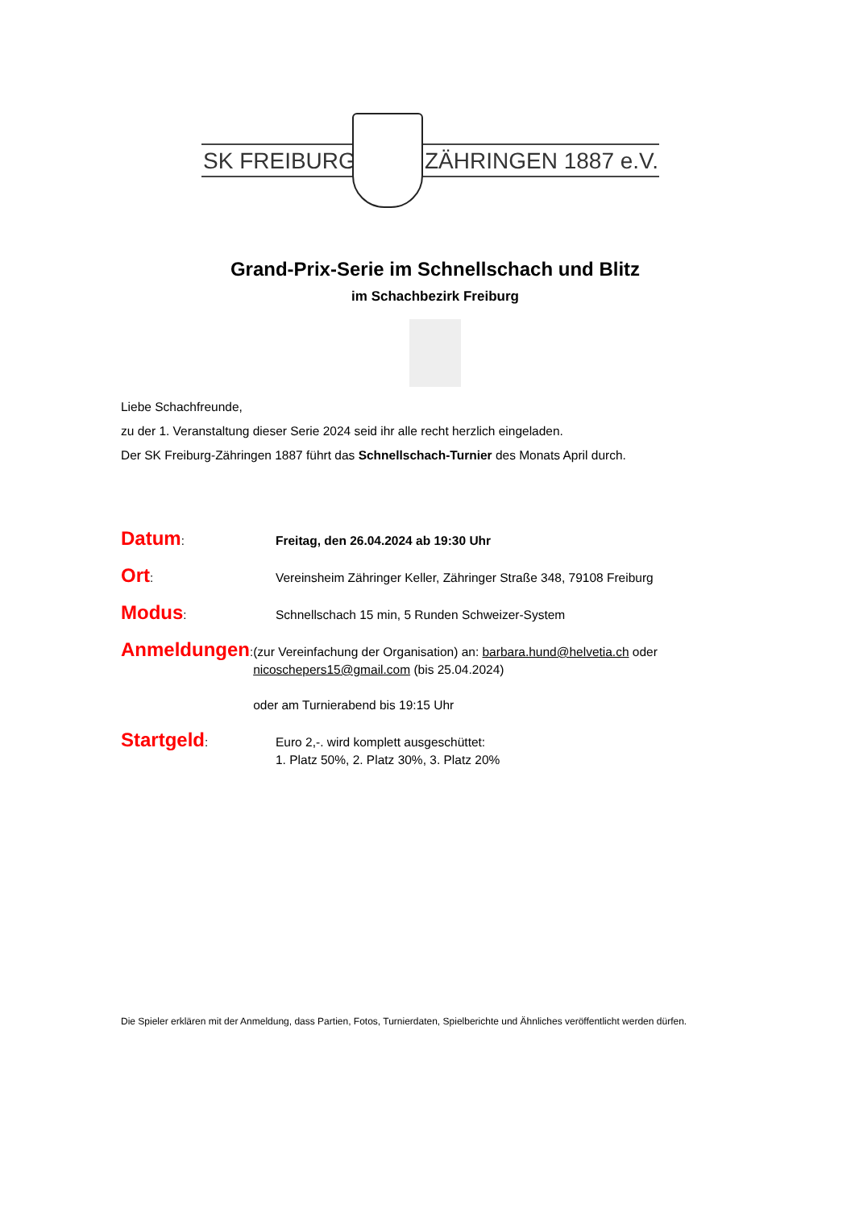SK FREIBURG ZÄHRINGEN 1887 e.V.
Grand-Prix-Serie im Schnellschach und Blitz
im Schachbezirk Freiburg
Liebe Schachfreunde,
zu der 1. Veranstaltung dieser Serie 2024 seid ihr alle recht herzlich eingeladen.
Der SK Freiburg-Zähringen 1887 führt das Schnellschach-Turnier des Monats April durch.
Datum:
Freitag, den 26.04.2024 ab 19:30 Uhr
Ort:
Vereinsheim Zähringer Keller, Zähringer Straße 348, 79108 Freiburg
Modus:
Schnellschach 15 min, 5 Runden Schweizer-System
Anmeldungen:
(zur Vereinfachung der Organisation) an: barbara.hund@helvetia.ch oder nicoschepers15@gmail.com (bis 25.04.2024)
oder am Turnierabend bis 19:15 Uhr
Startgeld:
Euro 2,-. wird komplett ausgeschüttet:
1. Platz 50%, 2. Platz 30%, 3. Platz 20%
Die Spieler erklären mit der Anmeldung, dass Partien, Fotos, Turnierdaten, Spielberichte und Ähnliches veröffentlicht werden dürfen.